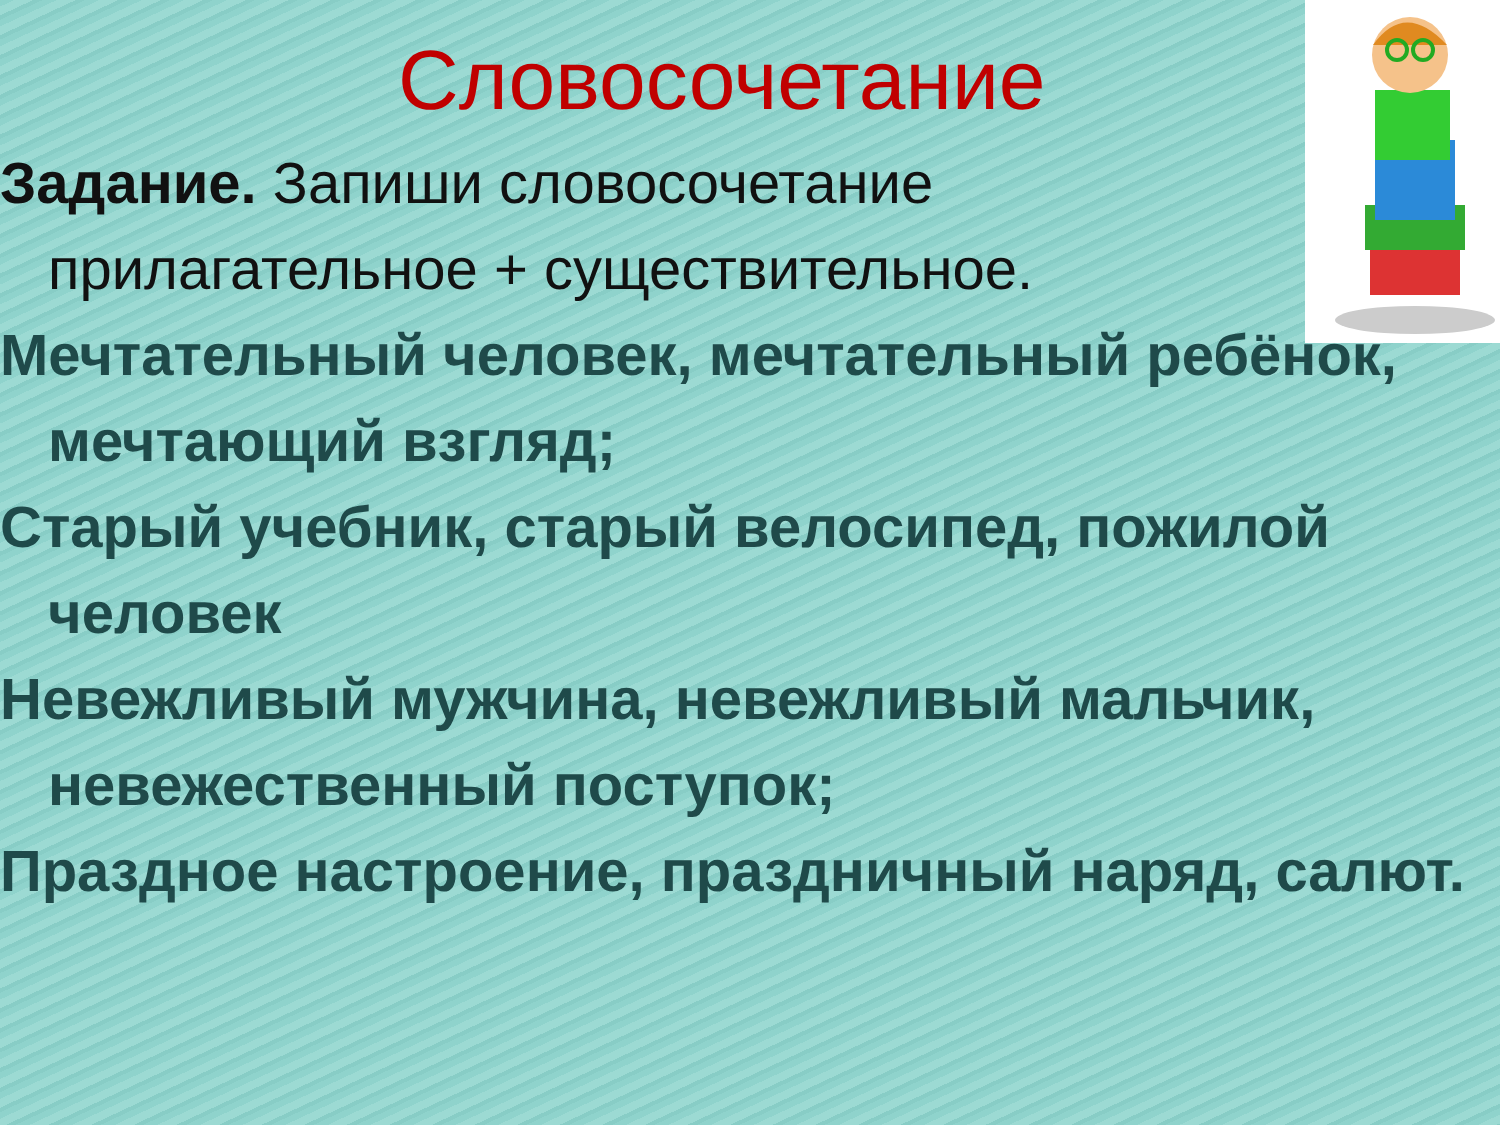Словосочетание
Задание. Запиши словосочетание прилагательное + существительное.
Мечтательный человек, мечтательный ребёнок, мечтающий взгляд;
Старый учебник, старый велосипед, пожилой человек
Невежливый мужчина, невежливый мальчик, невежественный поступок;
Праздное настроение, праздничный наряд, салют.